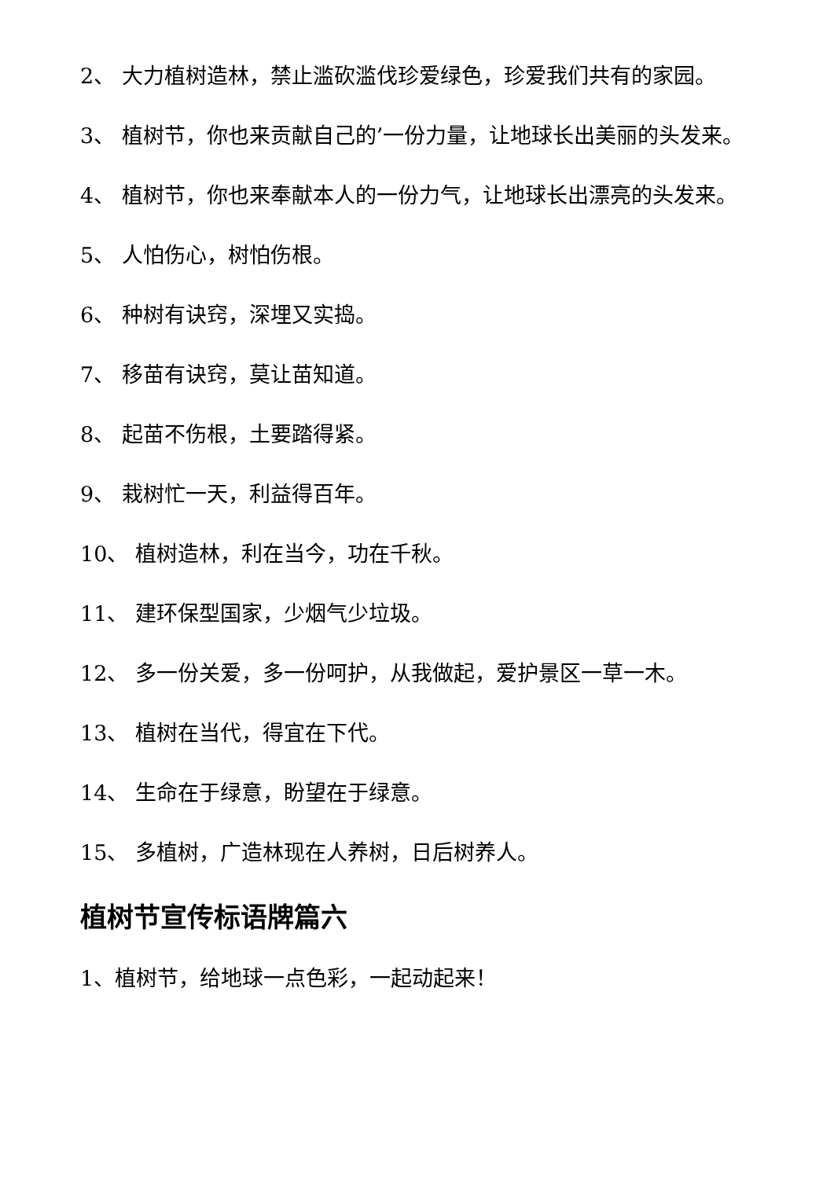2、 大力植树造林，禁止滥砍滥伐珍爱绿色，珍爱我们共有的家园。
3、 植树节，你也来贡献自己的’一份力量，让地球长出美丽的头发来。
4、 植树节，你也来奉献本人的一份力气，让地球长出漂亮的头发来。
5、 人怕伤心，树怕伤根。
6、 种树有诀窍，深埋又实捣。
7、 移苗有诀窍，莫让苗知道。
8、 起苗不伤根，土要踏得紧。
9、 栽树忙一天，利益得百年。
10、 植树造林，利在当今，功在千秋。
11、 建环保型国家，少烟气少垃圾。
12、 多一份关爱，多一份呵护，从我做起，爱护景区一草一木。
13、 植树在当代，得宜在下代。
14、 生命在于绿意，盼望在于绿意。
15、 多植树，广造林现在人养树，日后树养人。
植树节宣传标语牌篇六
1、植树节，给地球一点色彩，一起动起来！